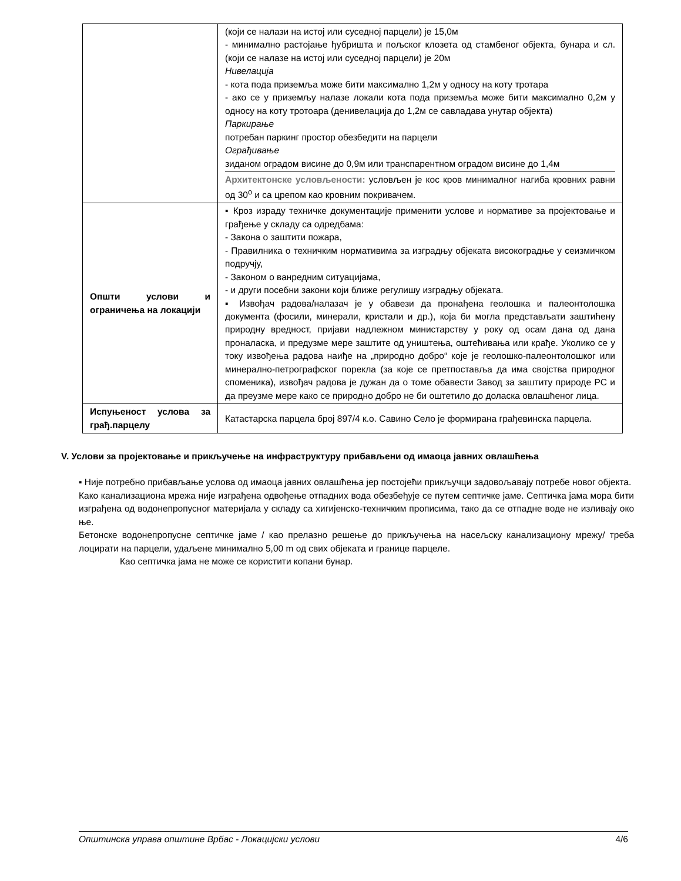| | (који се налази на истој или суседној парцели) је 15,0м - минимално растојање ђубришта и пољског клозета од стамбеног објекта, бунара и сл. (који се налазе на истој или суседној парцели) је 20м Нивелација - кота пода приземља може бити максимално 1,2м у односу на коту тротара - ако се у приземљу налазе локали кота пода приземља може бити максимално 0,2м у односу на коту тротоара (денивелација до 1,2м се савладава унутар објекта) Паркирање потребан паркинг простор обезбедити на парцели Ограђивање зиданом оградом висине до 0,9м или транспарентном оградом висине до 1,4м Архитектонске условљености: условљен је кос кров минималног нагиба кровних равни од 30<sup>о</sup> и са црепом као кровним покривачем. |
| Општи услови и ограничења на локацији | ▪ Кроз израду техничке документације применити услове и нормативе за пројектовање и грађење у складу са одредбама: - Закона о заштити пожара, - Правилника о техничким нормативима за изградњу објеката високоградње у сеизмичком подручју, - Законом о ванредним ситуацијама, - и други посебни закони који ближе регулишу изградњу објеката. ▪ Извођач радова/налазач је у обавези да пронађена геолошка и палеонтолошка документа (фосили, минерали, кристали и др.), која би могла представљати заштићену природну вредност, пријави надлежном министарству у року од осам дана од дана проналаска, и предузме мере заштите од уништења, оштећивања или крађе. Уколико се у току извођења радова наиђе на „природно добро“ које је геолошко-палеонтолошког или минерално-петрографског порекла (за које се претпоставља да има својства природног споменика), извођач радова је дужан да о томе обавести Завод за заштиту природе РС и да преузме мере како се природно добро не би оштетило до доласка овлашћеног лица. |
| Испуњеност услова за грађ.парцелу | Катастарска парцела број 897/4 к.о. Савино Село је формирана грађевинска парцела. |
V. Услови за пројектовање и прикључење на инфраструктуру прибављени од имаоца јавних овлашћења
▪ Није потребно прибављање услова од имаоца јавних овлашћења јер постојећи прикључци задовољавају потребе новог објекта.
Како канализациона мрежа није изграђена одвођење отпадних вода обезбеђује се путем септичке јаме. Септичка јама мора бити изграђена од водонепропусног материјала у складу са хигијенско-техничким прописима, тако да се отпадне воде не изливају око ње.
Бетонске водонепропусне септичке јаме / као прелазно решење до прикључења на насељску канализациону мрежу/ треба лоцирати на парцели, удаљене минимално 5,00 m од свих објеката и границе парцеле.
Као септичка јама не може се користити копани бунар.
Општинска управа општине Врбас - Локацијски услови 4/6